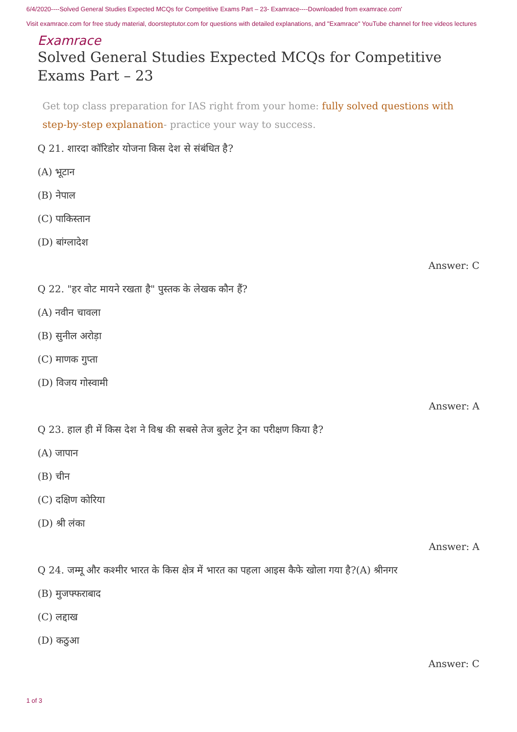6/4/2020----Solved General Studies Expected MCQs for Competitive Exams Part – 23- Examrace----Downloaded from examrace.com'
Visit examrace.com for free study material, doorsteptutor.com for questions with detailed explanations, and "Examrace" YouTube channel for free videos lectures
Examrace
Solved General Studies Expected MCQs for Competitive Exams Part – 23
Get top class preparation for IAS right from your home: fully solved questions with step-by-step explanation- practice your way to success.
Q 21. शारदा कॉरिडोर योजना किस देश से संबंधित है?
(A) भूटान
(B) नेपाल
(C) पाकिस्तान
(D) बांग्लादेश
Answer: C
Q 22. "हर वोट मायने रखता है" पुस्तक के लेखक कौन हैं?
(A) नवीन चावला
(B) सुनील अरोड़ा
(C) माणक गुप्ता
(D) विजय गोस्वामी
Answer: A
Q 23. हाल ही में किस देश ने विश्व की सबसे तेज बुलेट ट्रेन का परीक्षण किया है?
(A) जापान
(B) चीन
(C) दक्षिण कोरिया
(D) श्री लंका
Answer: A
Q 24. जम्मू और कश्मीर भारत के किस क्षेत्र में भारत का पहला आइस कैफे खोला गया है?(A) श्रीनगर
(B) मुजफ्फराबाद
(C) लद्दाख
(D) कठुआ
Answer: C
1 of 3